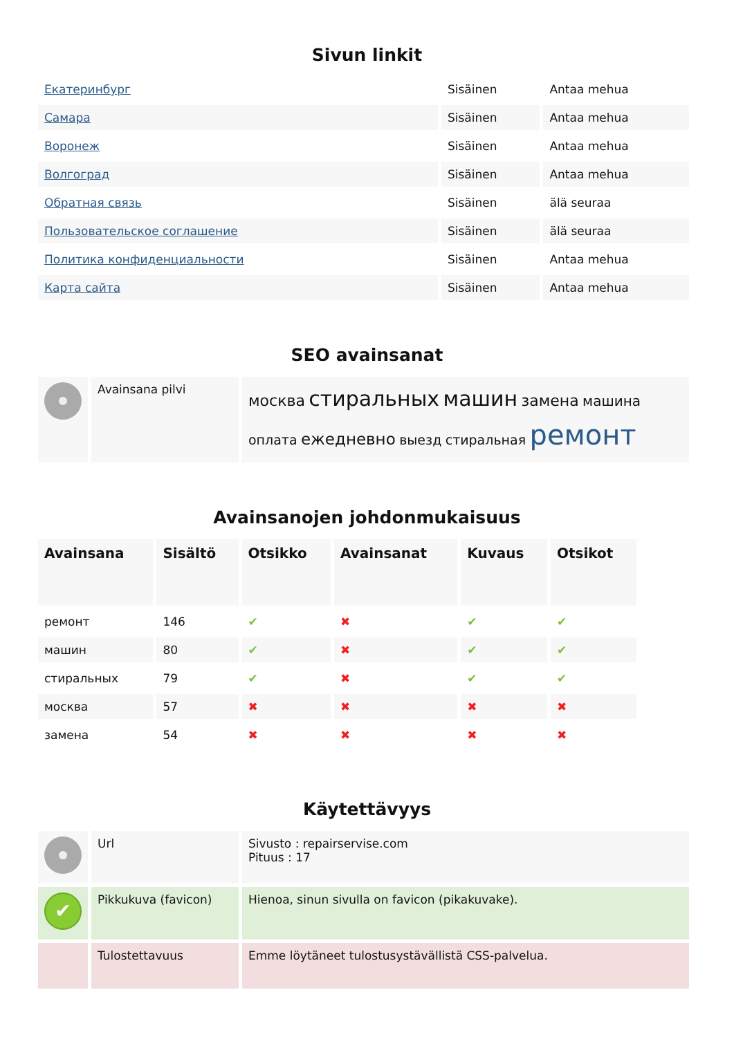Sivun linkit
| Екатеринбург | Sisäinen | Antaa mehua |
| Самара | Sisäinen | Antaa mehua |
| Воронеж | Sisäinen | Antaa mehua |
| Волгоград | Sisäinen | Antaa mehua |
| Обратная связь | Sisäinen | älä seuraa |
| Пользовательское соглашение | Sisäinen | älä seuraa |
| Политика конфиденциальности | Sisäinen | Antaa mehua |
| Карта сайта | Sisäinen | Antaa mehua |
SEO avainsanat
| | Avainsana pilvi | москва стиральных машин замена машина оплата ежедневно выезд стиральная ремонт |
Avainsanojen johdonmukaisuus
| Avainsana | Sisältö | Otsikko | Avainsanat | Kuvaus | Otsikot |
| --- | --- | --- | --- | --- | --- |
| ремонт | 146 | ✔ | ✖ | ✔ | ✔ |
| машин | 80 | ✔ | ✖ | ✔ | ✔ |
| стиральных | 79 | ✔ | ✖ | ✔ | ✔ |
| москва | 57 | ✖ | ✖ | ✖ | ✖ |
| замена | 54 | ✖ | ✖ | ✖ | ✖ |
Käytettävyys
| | Url | Sivusto : repairservise.com Pituus : 17 |
| ✔ | Pikkukuva (favicon) | Hienoa, sinun sivulla on favicon (pikakuvake). |
| | Tulostettavuus | Emme löytäneet tulostusystävällistä CSS-palvelua. |